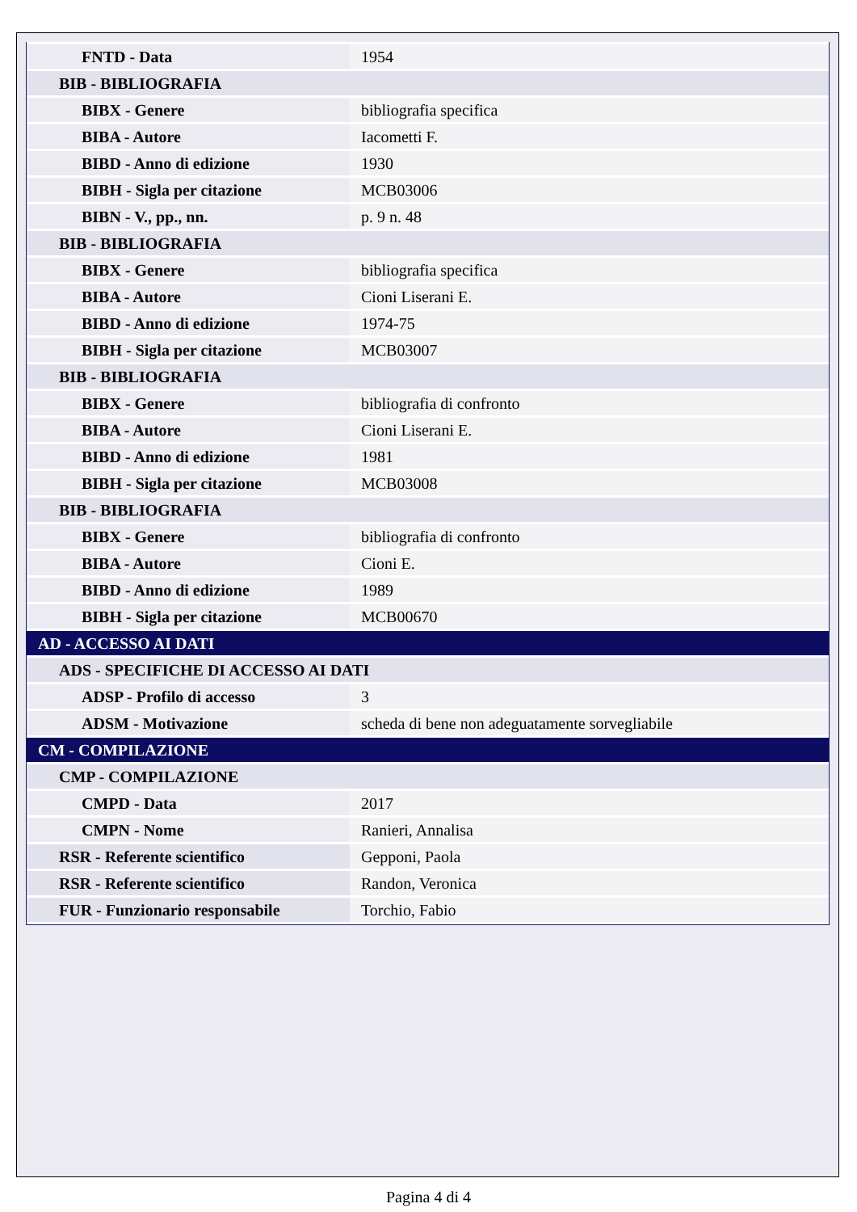| FNTD - Data | 1954 |
| BIB - BIBLIOGRAFIA | |
| BIBX - Genere | bibliografia specifica |
| BIBA - Autore | Iacometti F. |
| BIBD - Anno di edizione | 1930 |
| BIBH - Sigla per citazione | MCB03006 |
| BIBN - V., pp., nn. | p. 9 n. 48 |
| BIB - BIBLIOGRAFIA | |
| BIBX - Genere | bibliografia specifica |
| BIBA - Autore | Cioni Liserani E. |
| BIBD - Anno di edizione | 1974-75 |
| BIBH - Sigla per citazione | MCB03007 |
| BIB - BIBLIOGRAFIA | |
| BIBX - Genere | bibliografia di confronto |
| BIBA - Autore | Cioni Liserani E. |
| BIBD - Anno di edizione | 1981 |
| BIBH - Sigla per citazione | MCB03008 |
| BIB - BIBLIOGRAFIA | |
| BIBX - Genere | bibliografia di confronto |
| BIBA - Autore | Cioni E. |
| BIBD - Anno di edizione | 1989 |
| BIBH - Sigla per citazione | MCB00670 |
| AD - ACCESSO AI DATI | |
| ADS - SPECIFICHE DI ACCESSO AI DATI | |
| ADSP - Profilo di accesso | 3 |
| ADSM - Motivazione | scheda di bene non adeguatamente sorvegliabile |
| CM - COMPILAZIONE | |
| CMP - COMPILAZIONE | |
| CMPD - Data | 2017 |
| CMPN - Nome | Ranieri, Annalisa |
| RSR - Referente scientifico | Gepponi, Paola |
| RSR - Referente scientifico | Randon, Veronica |
| FUR - Funzionario responsabile | Torchio, Fabio |
Pagina 4 di 4